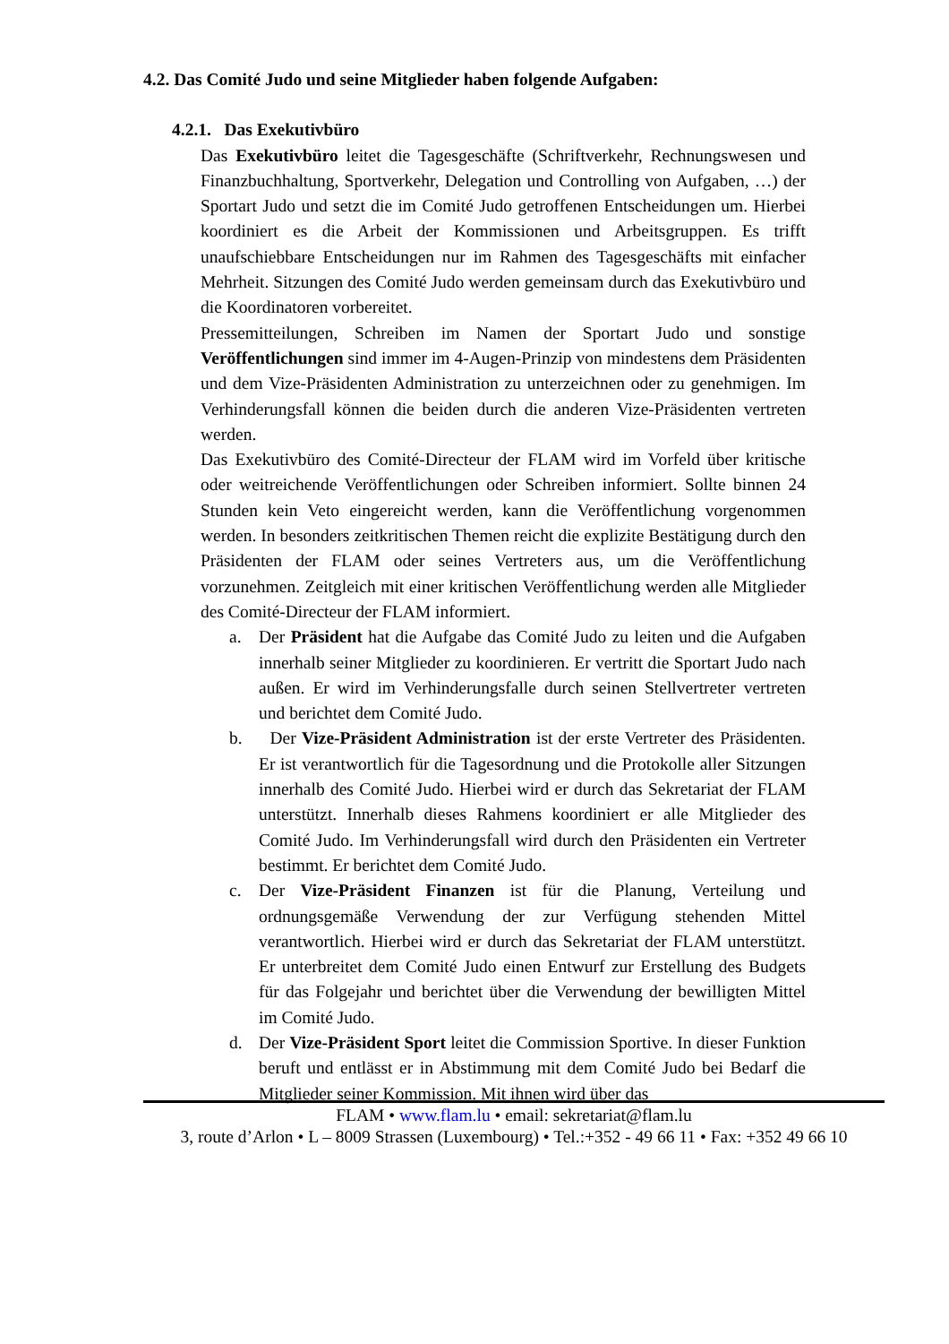4.2. Das Comité Judo und seine Mitglieder haben folgende Aufgaben:
4.2.1. Das Exekutivbüro
Das Exekutivbüro leitet die Tagesgeschäfte (Schriftverkehr, Rechnungswesen und Finanzbuchhaltung, Sportverkehr, Delegation und Controlling von Aufgaben, …) der Sportart Judo und setzt die im Comité Judo getroffenen Entscheidungen um. Hierbei koordiniert es die Arbeit der Kommissionen und Arbeitsgruppen. Es trifft unaufschiebbare Entscheidungen nur im Rahmen des Tagesgeschäfts mit einfacher Mehrheit. Sitzungen des Comité Judo werden gemeinsam durch das Exekutivbüro und die Koordinatoren vorbereitet.
Pressemitteilungen, Schreiben im Namen der Sportart Judo und sonstige Veröffentlichungen sind immer im 4-Augen-Prinzip von mindestens dem Präsidenten und dem Vize-Präsidenten Administration zu unterzeichnen oder zu genehmigen. Im Verhinderungsfall können die beiden durch die anderen Vize-Präsidenten vertreten werden.
Das Exekutivbüro des Comité-Directeur der FLAM wird im Vorfeld über kritische oder weitreichende Veröffentlichungen oder Schreiben informiert. Sollte binnen 24 Stunden kein Veto eingereicht werden, kann die Veröffentlichung vorgenommen werden. In besonders zeitkritischen Themen reicht die explizite Bestätigung durch den Präsidenten der FLAM oder seines Vertreters aus, um die Veröffentlichung vorzunehmen. Zeitgleich mit einer kritischen Veröffentlichung werden alle Mitglieder des Comité-Directeur der FLAM informiert.
a. Der Präsident hat die Aufgabe das Comité Judo zu leiten und die Aufgaben innerhalb seiner Mitglieder zu koordinieren. Er vertritt die Sportart Judo nach außen. Er wird im Verhinderungsfalle durch seinen Stellvertreter vertreten und berichtet dem Comité Judo.
b. Der Vize-Präsident Administration ist der erste Vertreter des Präsidenten. Er ist verantwortlich für die Tagesordnung und die Protokolle aller Sitzungen innerhalb des Comité Judo. Hierbei wird er durch das Sekretariat der FLAM unterstützt. Innerhalb dieses Rahmens koordiniert er alle Mitglieder des Comité Judo. Im Verhinderungsfall wird durch den Präsidenten ein Vertreter bestimmt. Er berichtet dem Comité Judo.
c. Der Vize-Präsident Finanzen ist für die Planung, Verteilung und ordnungsgemäße Verwendung der zur Verfügung stehenden Mittel verantwortlich. Hierbei wird er durch das Sekretariat der FLAM unterstützt. Er unterbreitet dem Comité Judo einen Entwurf zur Erstellung des Budgets für das Folgejahr und berichtet über die Verwendung der bewilligten Mittel im Comité Judo.
d. Der Vize-Präsident Sport leitet die Commission Sportive. In dieser Funktion beruft und entlässt er in Abstimmung mit dem Comité Judo bei Bedarf die Mitglieder seiner Kommission. Mit ihnen wird über das
FLAM • www.flam.lu • email: sekretariat@flam.lu
3, route d’Arlon • L – 8009 Strassen (Luxembourg) • Tel.:+352 - 49 66 11 • Fax: +352 49 66 10